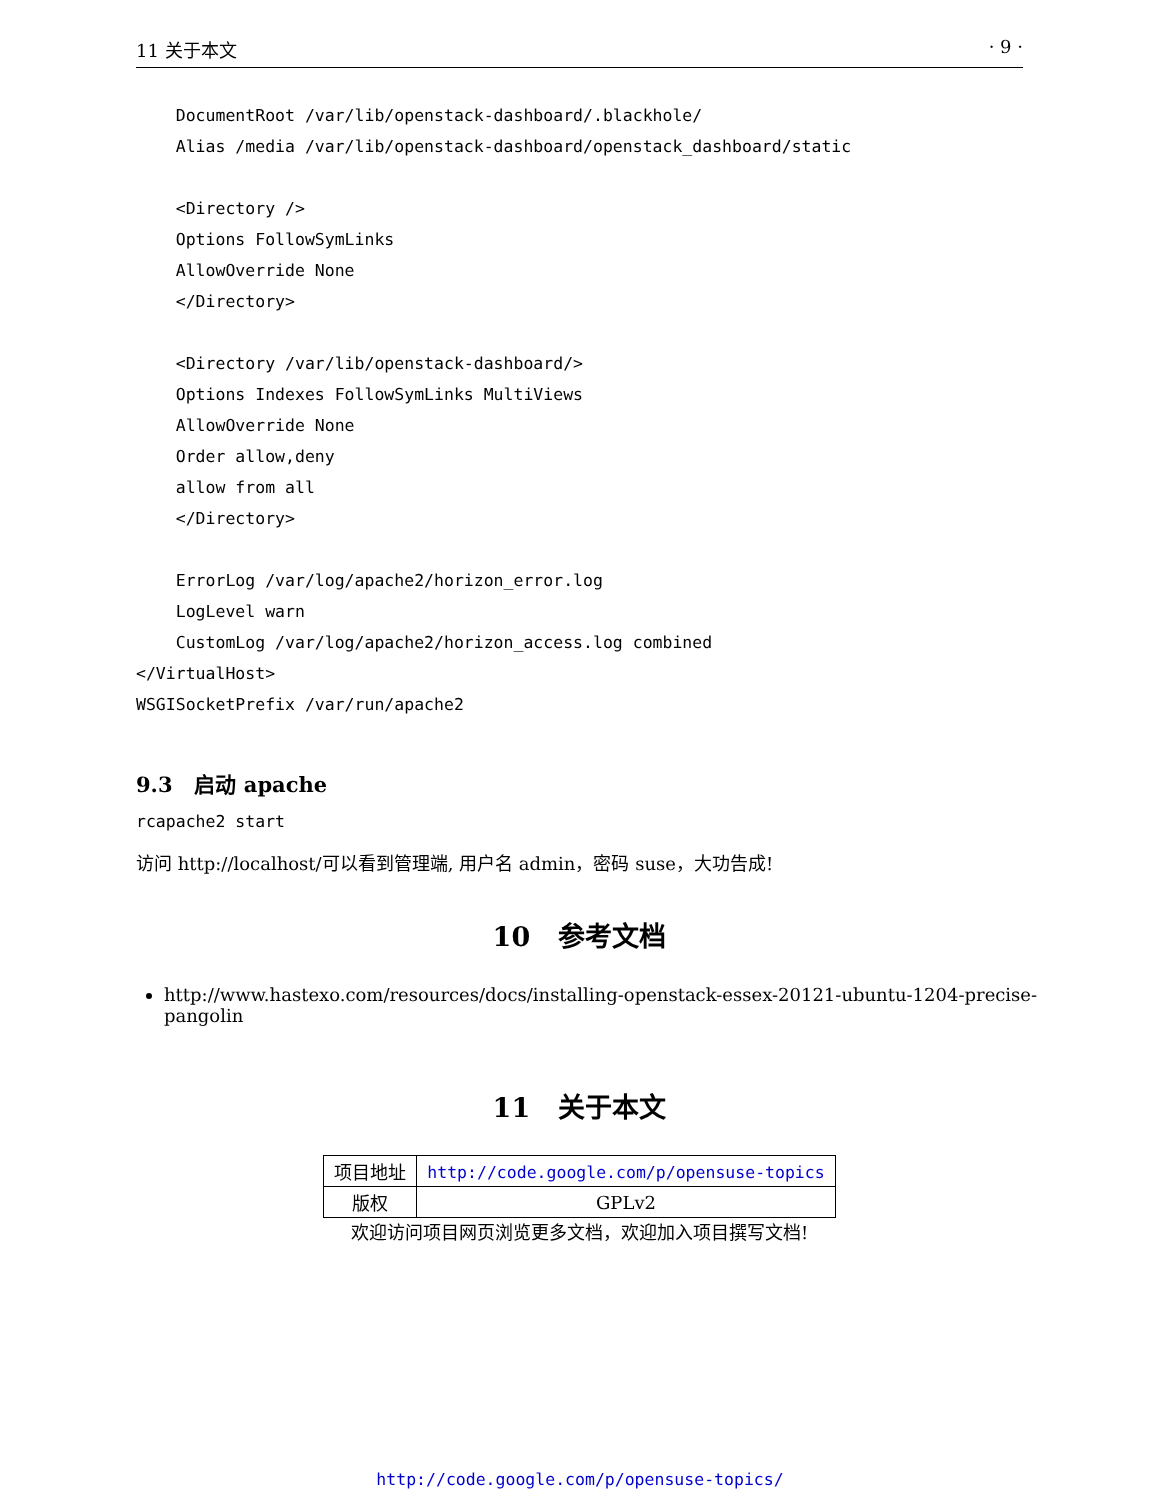11 关于本文 · 9 ·
    DocumentRoot /var/lib/openstack-dashboard/.blackhole/
    Alias /media /var/lib/openstack-dashboard/openstack_dashboard/static

    <Directory />
    Options FollowSymLinks
    AllowOverride None
    </Directory>

    <Directory /var/lib/openstack-dashboard/>
    Options Indexes FollowSymLinks MultiViews
    AllowOverride None
    Order allow,deny
    allow from all
    </Directory>

    ErrorLog /var/log/apache2/horizon_error.log
    LogLevel warn
    CustomLog /var/log/apache2/horizon_access.log combined
</VirtualHost>
WSGISocketPrefix /var/run/apache2
9.3 启动 apache
rcapache2 start
访问 http://localhost/可以看到管理端, 用户名 admin，密码 suse，大功告成!
10 参考文档
http://www.hastexo.com/resources/docs/installing-openstack-essex-20121-ubuntu-1204-precise-pangolin
11 关于本文
| 项目地址 | http://code.google.com/p/opensuse-topics |
| 版权 | GPLv2 |
欢迎访问项目网页浏览更多文档，欢迎加入项目撰写文档!
http://code.google.com/p/opensuse-topics/